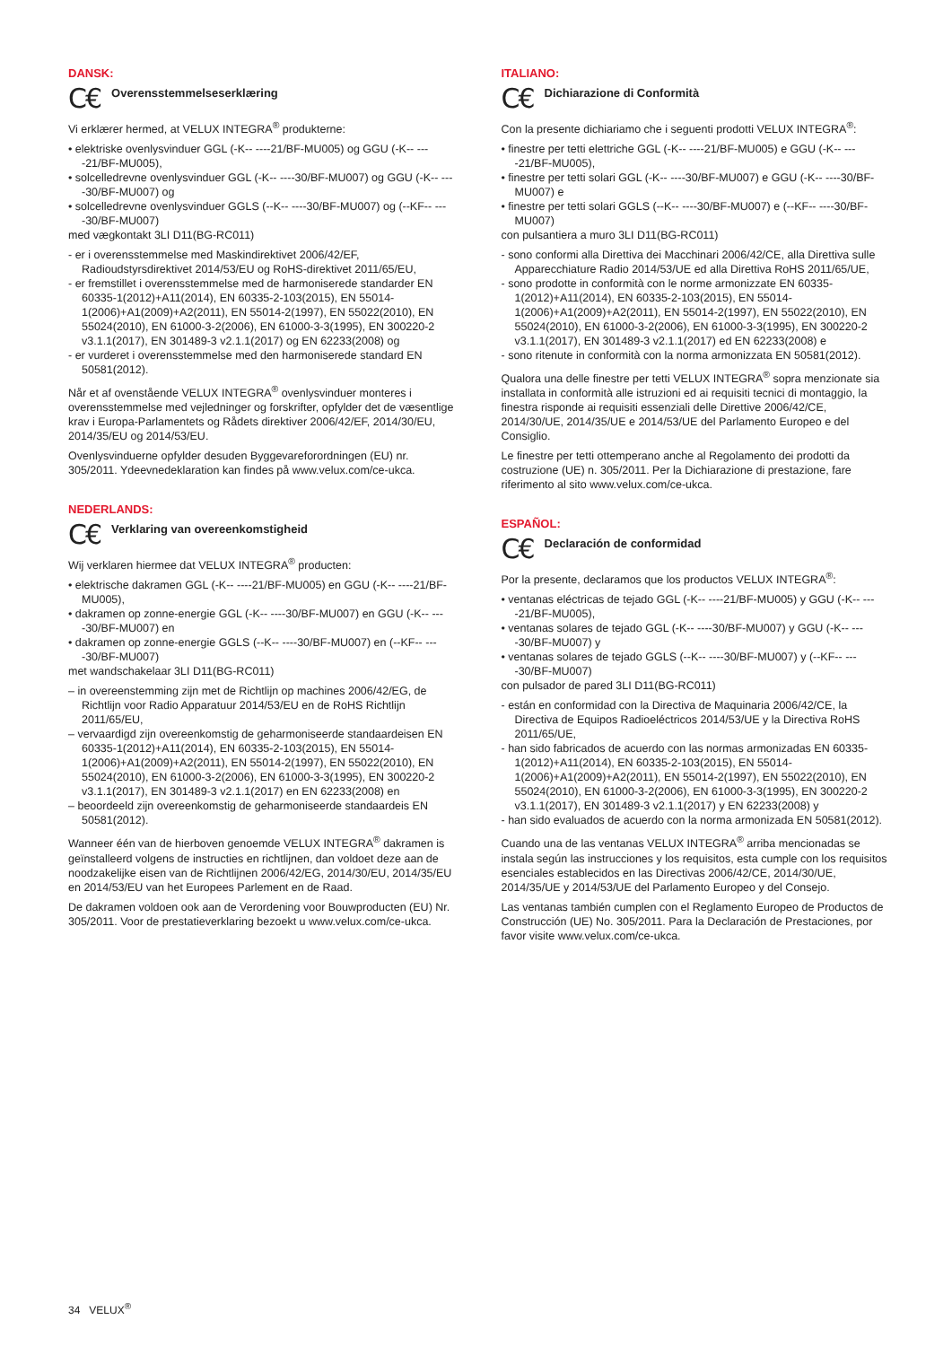DANSK:
C€ Overensstemmelseserklæring
Vi erklærer hermed, at VELUX INTEGRA<sup>®</sup> produkterne:
• elektriske ovenlysvinduer GGL (-K-- ----21/BF-MU005) og GGU (-K-- ----21/BF-MU005),
• solcelledrevne ovenlysvinduer GGL (-K-- ----30/BF-MU007) og GGU (-K-- ----30/BF-MU007) og
• solcelledrevne ovenlysvinduer GGLS (--K-- ----30/BF-MU007) og (--KF-- ----30/BF-MU007)
med vægkontakt 3LI D11(BG-RC011)
- er i overensstemmelse med Maskindirektivet 2006/42/EF, Radioudstyrsdirektivet 2014/53/EU og RoHS-direktivet 2011/65/EU,
- er fremstillet i overensstemmelse med de harmoniserede standarder EN 60335-1(2012)+A11(2014), EN 60335-2-103(2015), EN 55014-1(2006)+A1(2009)+A2(2011), EN 55014-2(1997), EN 55022(2010), EN 55024(2010), EN 61000-3-2(2006), EN 61000-3-3(1995), EN 300220-2 v3.1.1(2017), EN 301489-3 v2.1.1(2017) og EN 62233(2008) og
- er vurderet i overensstemmelse med den harmoniserede standard EN 50581(2012).
Når et af ovenstående VELUX INTEGRA<sup>®</sup> ovenlysvinduer monteres i overensstemmelse med vejledninger og forskrifter, opfylder det de væsentlige krav i Europa-Parlamentets og Rådets direktiver 2006/42/EF, 2014/30/EU, 2014/35/EU og 2014/53/EU.
Ovenlysvinduerne opfylder desuden Byggevareforordningen (EU) nr. 305/2011. Ydeevnedeklaration kan findes på www.velux.com/ce-ukca.
NEDERLANDS:
C€ Verklaring van overeenkomstigheid
Wij verklaren hiermee dat VELUX INTEGRA<sup>®</sup> producten:
• elektrische dakramen GGL (-K-- ----21/BF-MU005) en GGU (-K-- ----21/BF-MU005),
• dakramen op zonne-energie GGL (-K-- ----30/BF-MU007) en GGU (-K-- ----30/BF-MU007) en
• dakramen op zonne-energie GGLS (--K-- ----30/BF-MU007) en (--KF-- ----30/BF-MU007)
met wandschakelaar 3LI D11(BG-RC011)
– in overeenstemming zijn met de Richtlijn op machines 2006/42/EG, de Richtlijn voor Radio Apparatuur 2014/53/EU en de RoHS Richtlijn 2011/65/EU,
– vervaardigd zijn overeenkomstig de geharmoniseerde standaardeisen EN 60335-1(2012)+A11(2014), EN 60335-2-103(2015), EN 55014-1(2006)+A1(2009)+A2(2011), EN 55014-2(1997), EN 55022(2010), EN 55024(2010), EN 61000-3-2(2006), EN 61000-3-3(1995), EN 300220-2 v3.1.1(2017), EN 301489-3 v2.1.1(2017) en EN 62233(2008) en
– beoordeeld zijn overeenkomstig de geharmoniseerde standaardeis EN 50581(2012).
Wanneer één van de hierboven genoemde VELUX INTEGRA<sup>®</sup> dakramen is geïnstalleerd volgens de instructies en richtlijnen, dan voldoet deze aan de noodzakelijke eisen van de Richtlijnen 2006/42/EG, 2014/30/EU, 2014/35/EU en 2014/53/EU van het Europees Parlement en de Raad.
De dakramen voldoen ook aan de Verordening voor Bouwproducten (EU) Nr. 305/2011. Voor de prestatieverklaring bezoekt u www.velux.com/ce-ukca.
ITALIANO:
C€ Dichiarazione di Conformità
Con la presente dichiariamo che i seguenti prodotti VELUX INTEGRA<sup>®</sup>:
• finestre per tetti elettriche GGL (-K-- ----21/BF-MU005) e GGU (-K-- ----21/BF-MU005),
• finestre per tetti solari GGL (-K-- ----30/BF-MU007) e GGU (-K-- ----30/BF-MU007) e
• finestre per tetti solari GGLS (--K-- ----30/BF-MU007) e (--KF-- ----30/BF-MU007)
con pulsantiera a muro 3LI D11(BG-RC011)
- sono conformi alla Direttiva dei Macchinari 2006/42/CE, alla Direttiva sulle Apparecchiature Radio 2014/53/UE ed alla Direttiva RoHS 2011/65/UE,
- sono prodotte in conformità con le norme armonizzate EN 60335-1(2012)+A11(2014), EN 60335-2-103(2015), EN 55014-1(2006)+A1(2009)+A2(2011), EN 55014-2(1997), EN 55022(2010), EN 55024(2010), EN 61000-3-2(2006), EN 61000-3-3(1995), EN 300220-2 v3.1.1(2017), EN 301489-3 v2.1.1(2017) ed EN 62233(2008) e
- sono ritenute in conformità con la norma armonizzata EN 50581(2012).
Qualora una delle finestre per tetti VELUX INTEGRA<sup>®</sup> sopra menzionate sia installata in conformità alle istruzioni ed ai requisiti tecnici di montaggio, la finestra risponde ai requisiti essenziali delle Direttive 2006/42/CE, 2014/30/UE, 2014/35/UE e 2014/53/UE del Parlamento Europeo e del Consiglio.
Le finestre per tetti ottemperano anche al Regolamento dei prodotti da costruzione (UE) n. 305/2011. Per la Dichiarazione di prestazione, fare riferimento al sito www.velux.com/ce-ukca.
ESPAÑOL:
C€ Declaración de conformidad
Por la presente, declaramos que los productos VELUX INTEGRA<sup>®</sup>:
• ventanas eléctricas de tejado GGL (-K-- ----21/BF-MU005) y GGU (-K-- ----21/BF-MU005),
• ventanas solares de tejado GGL (-K-- ----30/BF-MU007) y GGU (-K-- ----30/BF-MU007) y
• ventanas solares de tejado GGLS (--K-- ----30/BF-MU007) y (--KF-- ----30/BF-MU007)
con pulsador de pared 3LI D11(BG-RC011)
- están en conformidad con la Directiva de Maquinaria 2006/42/CE, la Directiva de Equipos Radioeléctricos 2014/53/UE y la Directiva RoHS 2011/65/UE,
- han sido fabricados de acuerdo con las normas armonizadas EN 60335-1(2012)+A11(2014), EN 60335-2-103(2015), EN 55014-1(2006)+A1(2009)+A2(2011), EN 55014-2(1997), EN 55022(2010), EN 55024(2010), EN 61000-3-2(2006), EN 61000-3-3(1995), EN 300220-2 v3.1.1(2017), EN 301489-3 v2.1.1(2017) y EN 62233(2008) y
- han sido evaluados de acuerdo con la norma armonizada EN 50581(2012).
Cuando una de las ventanas VELUX INTEGRA<sup>®</sup> arriba mencionadas se instala según las instrucciones y los requisitos, esta cumple con los requisitos esenciales establecidos en las Directivas 2006/42/CE, 2014/30/UE, 2014/35/UE y 2014/53/UE del Parlamento Europeo y del Consejo.
Las ventanas también cumplen con el Reglamento Europeo de Productos de Construcción (UE) No. 305/2011. Para la Declaración de Prestaciones, por favor visite www.velux.com/ce-ukca.
34 VELUX<sup>®</sup>